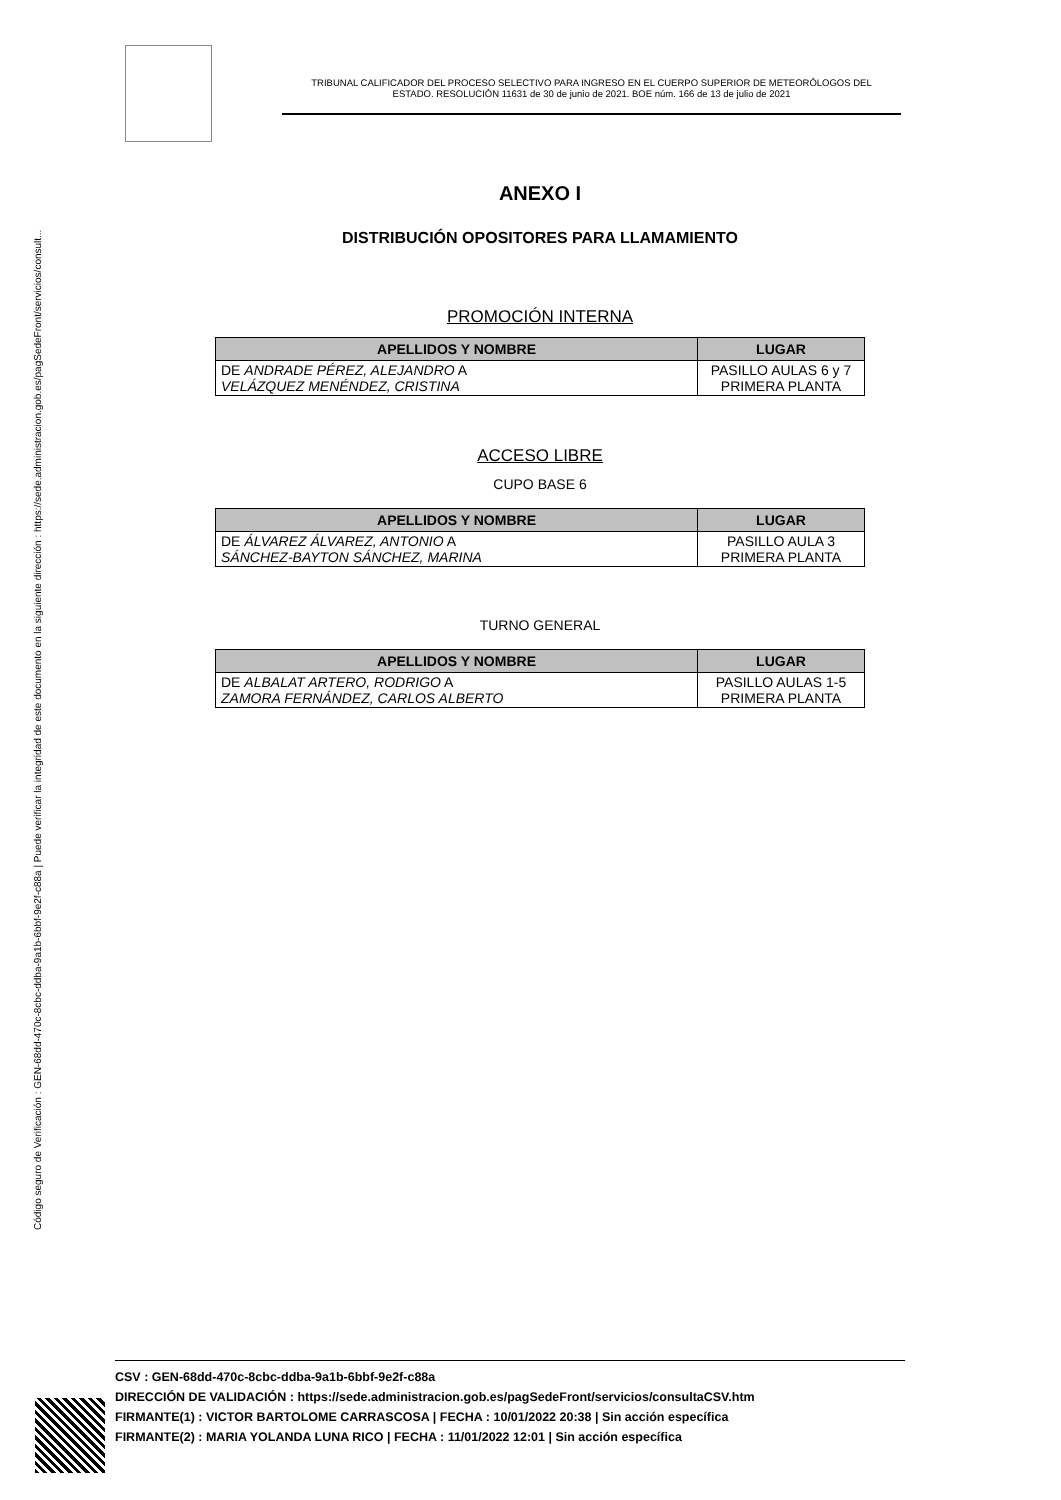Código seguro de Verificación : GEN-68dd-470c-8cbc-ddba-9a1b-6bbf-9e2f-c88a | Puede verificar la integridad de este documento en la siguiente dirección : https://sede.administracion.gob.es/pagSedeFront/servicios/consult...
TRIBUNAL CALIFICADOR DEL PROCESO SELECTIVO PARA INGRESO EN EL CUERPO SUPERIOR DE METEORÓLOGOS DEL
ESTADO. RESOLUCIÓN 11631 de 30 de junio de 2021. BOE núm. 166 de 13 de julio de 2021
ANEXO I
DISTRIBUCIÓN OPOSITORES PARA LLAMAMIENTO
PROMOCIÓN INTERNA
| APELLIDOS Y NOMBRE | LUGAR |
| --- | --- |
| DE ANDRADE PÉREZ, ALEJANDRO A VELÁZQUEZ MENÉNDEZ, CRISTINA | PASILLO AULAS 6 y 7 PRIMERA PLANTA |
ACCESO LIBRE
CUPO BASE 6
| APELLIDOS Y NOMBRE | LUGAR |
| --- | --- |
| DE ÁLVAREZ ÁLVAREZ, ANTONIO A SÁNCHEZ-BAYTON SÁNCHEZ, MARINA | PASILLO AULA 3 PRIMERA PLANTA |
TURNO GENERAL
| APELLIDOS Y NOMBRE | LUGAR |
| --- | --- |
| DE ALBALAT ARTERO, RODRIGO A ZAMORA FERNÁNDEZ, CARLOS ALBERTO | PASILLO AULAS 1-5 PRIMERA PLANTA |
CSV : GEN-68dd-470c-8cbc-ddba-9a1b-6bbf-9e2f-c88a
DIRECCIÓN DE VALIDACIÓN : https://sede.administracion.gob.es/pagSedeFront/servicios/consultaCSV.htm
FIRMANTE(1) : VICTOR BARTOLOME CARRASCOSA | FECHA : 10/01/2022 20:38 | Sin acción específica
FIRMANTE(2) : MARIA YOLANDA LUNA RICO | FECHA : 11/01/2022 12:01 | Sin acción específica